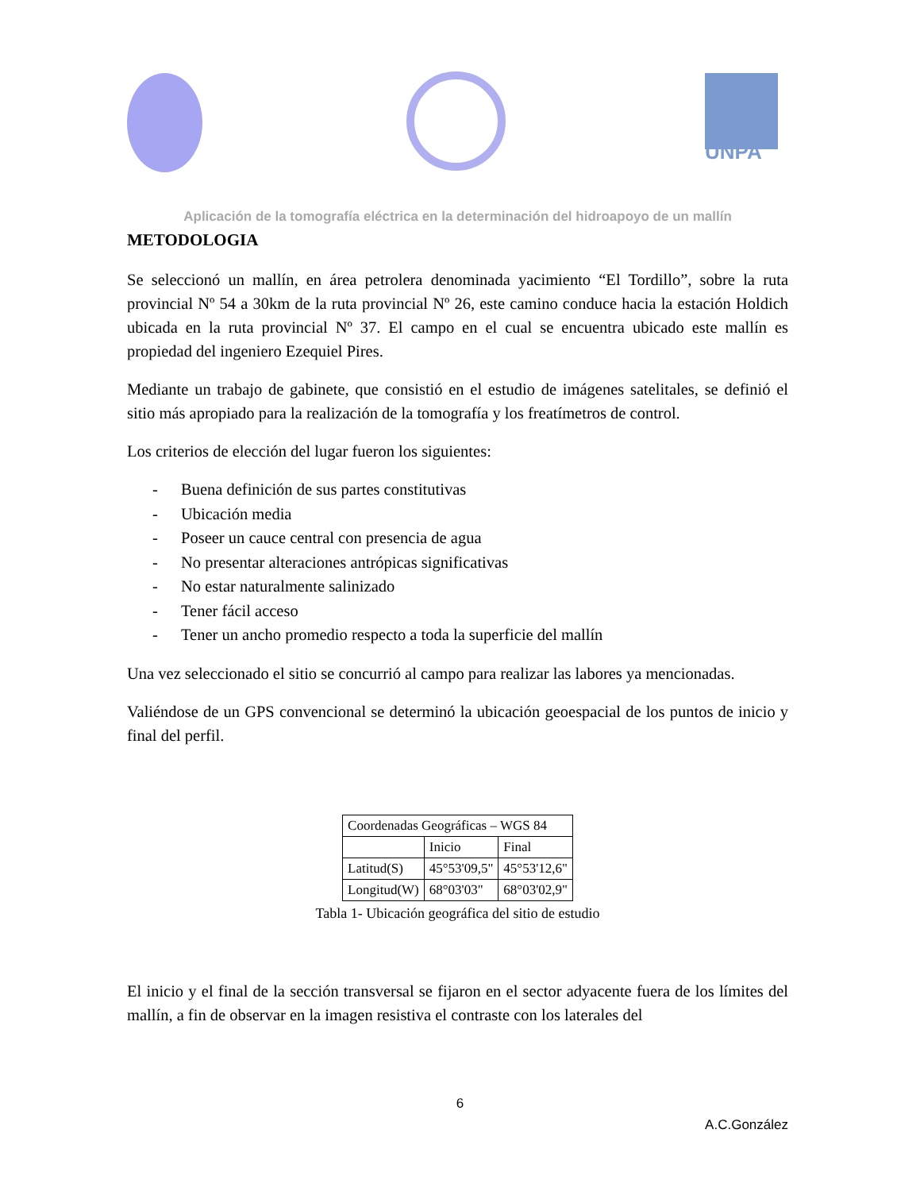UNPA
Aplicación de la tomografía eléctrica en la determinación del hidroapoyo de un mallín
METODOLOGIA
Se seleccionó un mallín, en área petrolera denominada yacimiento “El Tordillo”, sobre la ruta provincial Nº 54 a 30km de la ruta provincial Nº 26, este camino conduce hacia la estación Holdich ubicada en la ruta provincial Nº 37. El campo en el cual se encuentra ubicado este mallín es propiedad del ingeniero Ezequiel Pires.
Mediante un trabajo de gabinete, que consistió en el estudio de imágenes satelitales, se definió el sitio más apropiado para la realización de la tomografía y los freatímetros de control.
Los criterios de elección del lugar fueron los siguientes:
- Buena definición de sus partes constitutivas
- Ubicación media
- Poseer un cauce central con presencia de agua
- No presentar alteraciones antrópicas significativas
- No estar naturalmente salinizado
- Tener fácil acceso
- Tener un ancho promedio respecto a toda la superficie del mallín
Una vez seleccionado el sitio se concurrió al campo para realizar las labores ya mencionadas.
Valiéndose de un GPS convencional se determinó la ubicación geoespacial de los puntos de inicio y final del perfil.
| Coordenadas Geográficas – WGS 84 | | |
| | Inicio | Final |
| Latitud(S) | 45°53'09,5" | 45°53'12,6" |
| Longitud(W) | 68°03'03" | 68°03'02,9" |
Tabla 1- Ubicación geográfica del sitio de estudio
El inicio y el final de la sección transversal se fijaron en el sector adyacente fuera de los límites del mallín, a fin de observar en la imagen resistiva el contraste con los laterales del
6
A.C.González